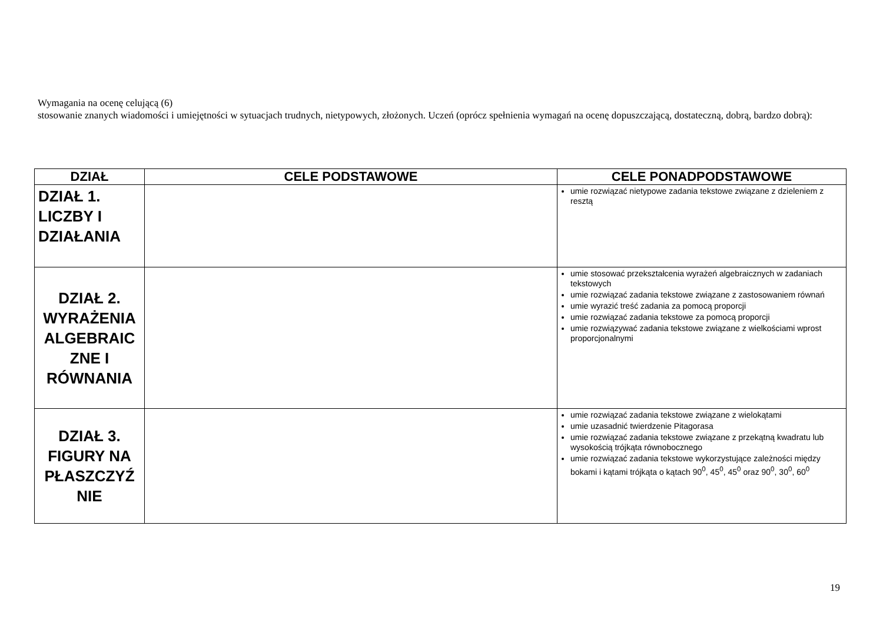Wymagania na ocenę celującą (6)
stosowanie znanych wiadomości i umiejętności w sytuacjach trudnych, nietypowych, złożonych. Uczeń (oprócz spełnienia wymagań na ocenę dopuszczającą, dostateczną, dobrą, bardzo dobrą):
| DZIAŁ | CELE PODSTAWOWE | CELE PONADPODSTAWOWE |
| --- | --- | --- |
| DZIAŁ 1. LICZBY I DZIAŁANIA | | umie rozwiązać nietypowe zadania tekstowe związane z dzieleniem z resztą |
| DZIAŁ 2. WYRAŻENIA ALGEBRAIC ZNE I RÓWNANIA | | umie stosować przekształcenia wyrażeń algebraicznych w zadaniach tekstowych umie rozwiązać zadania tekstowe związane z zastosowaniem równań umie wyrazić treść zadania za pomocą proporcji umie rozwiązać zadania tekstowe za pomocą proporcji umie rozwiązywać zadania tekstowe związane z wielkościami wprost proporcjonalnymi |
| DZIAŁ 3. FIGURY NA PŁASZCZYŹ NIE | | umie rozwiązać zadania tekstowe związane z wielokątami umie uzasadnić twierdzenie Pitagorasa umie rozwiązać zadania tekstowe związane z przekątną kwadratu lub wysokością trójkąta równobocznego umie rozwiązać zadania tekstowe wykorzystujące zależności między bokami i kątami trójkąta o kątach 90<sup>0</sup>, 45<sup>0</sup>, 45<sup>0</sup> oraz 90<sup>0</sup>, 30<sup>0</sup>, 60<sup>0</sup> |
19